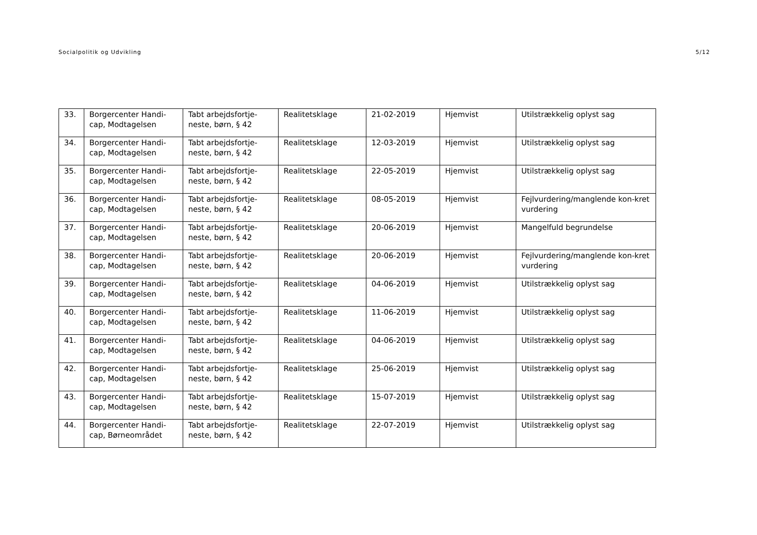Socialpolitik og Udvikling 5/12
| 33. | Borgercenter Handi-cap, Modtagelsen | Tabt arbejdsfortje-neste, børn, § 42 | Realitetsklage | 21-02-2019 | Hjemvist | Utilstrækkelig oplyst sag |
| 34. | Borgercenter Handi-cap, Modtagelsen | Tabt arbejdsfortje-neste, børn, § 42 | Realitetsklage | 12-03-2019 | Hjemvist | Utilstrækkelig oplyst sag |
| 35. | Borgercenter Handi-cap, Modtagelsen | Tabt arbejdsfortje-neste, børn, § 42 | Realitetsklage | 22-05-2019 | Hjemvist | Utilstrækkelig oplyst sag |
| 36. | Borgercenter Handi-cap, Modtagelsen | Tabt arbejdsfortje-neste, børn, § 42 | Realitetsklage | 08-05-2019 | Hjemvist | Fejlvurdering/manglende kon-kret vurdering |
| 37. | Borgercenter Handi-cap, Modtagelsen | Tabt arbejdsfortje-neste, børn, § 42 | Realitetsklage | 20-06-2019 | Hjemvist | Mangelfuld begrundelse |
| 38. | Borgercenter Handi-cap, Modtagelsen | Tabt arbejdsfortje-neste, børn, § 42 | Realitetsklage | 20-06-2019 | Hjemvist | Fejlvurdering/manglende kon-kret vurdering |
| 39. | Borgercenter Handi-cap, Modtagelsen | Tabt arbejdsfortje-neste, børn, § 42 | Realitetsklage | 04-06-2019 | Hjemvist | Utilstrækkelig oplyst sag |
| 40. | Borgercenter Handi-cap, Modtagelsen | Tabt arbejdsfortje-neste, børn, § 42 | Realitetsklage | 11-06-2019 | Hjemvist | Utilstrækkelig oplyst sag |
| 41. | Borgercenter Handi-cap, Modtagelsen | Tabt arbejdsfortje-neste, børn, § 42 | Realitetsklage | 04-06-2019 | Hjemvist | Utilstrækkelig oplyst sag |
| 42. | Borgercenter Handi-cap, Modtagelsen | Tabt arbejdsfortje-neste, børn, § 42 | Realitetsklage | 25-06-2019 | Hjemvist | Utilstrækkelig oplyst sag |
| 43. | Borgercenter Handi-cap, Modtagelsen | Tabt arbejdsfortje-neste, børn, § 42 | Realitetsklage | 15-07-2019 | Hjemvist | Utilstrækkelig oplyst sag |
| 44. | Borgercenter Handi-cap, Børneområdet | Tabt arbejdsfortje-neste, børn, § 42 | Realitetsklage | 22-07-2019 | Hjemvist | Utilstrækkelig oplyst sag |